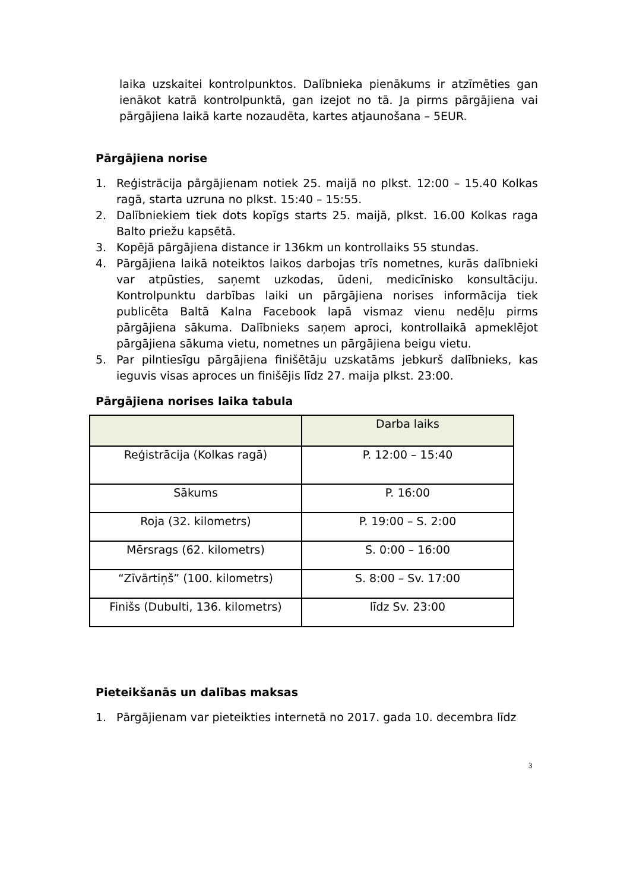laika uzskaitei kontrolpunktos. Dalībnieka pienākums ir atzīmēties gan ienākot katrā kontrolpunktā, gan izejot no tā. Ja pirms pārgājiena vai pārgājiena laikā karte nozaudēta, kartes atjaunošana – 5EUR.
Pārgājiena norise
1. Reģistrācija pārgājienam notiek 25. maijā no plkst. 12:00 – 15.40 Kolkas ragā, starta uzruna no plkst. 15:40 – 15:55.
2. Dalībniekiem tiek dots kopīgs starts 25. maijā, plkst. 16.00 Kolkas raga Balto priežu kapsētā.
3. Kopējā pārgājiena distance ir 136km un kontrollaiks 55 stundas.
4. Pārgājiena laikā noteiktos laikos darbojas trīs nometnes, kurās dalībnieki var atpūsties, saņemt uzkodas, ūdeni, medicīnisko konsultāciju. Kontrolpunktu darbības laiki un pārgājiena norises informācija tiek publicēta Baltā Kalna Facebook lapā vismaz vienu nedēļu pirms pārgājiena sākuma. Dalībnieks saņem aproci, kontrollaikā apmeklējot pārgājiena sākuma vietu, nometnes un pārgājiena beigu vietu.
5. Par pilntiesīgu pārgājiena finišētāju uzskatāms jebkurš dalībnieks, kas ieguvis visas aproces un finišējis līdz 27. maija plkst. 23:00.
Pārgājiena norises laika tabula
| | Darba laiks |
| Reģistrācija (Kolkas ragā) | P. 12:00 – 15:40 |
| Sākums | P. 16:00 |
| Roja (32. kilometrs) | P. 19:00 – S. 2:00 |
| Mērsrags (62. kilometrs) | S. 0:00 – 16:00 |
| “Zīvārtiņš” (100. kilometrs) | S. 8:00 – Sv. 17:00 |
| Finišs (Dubulti, 136. kilometrs) | līdz Sv. 23:00 |
Pieteikšanās un dalības maksas
1. Pārgājienam var pieteikties internetā no 2017. gada 10. decembra līdz
3